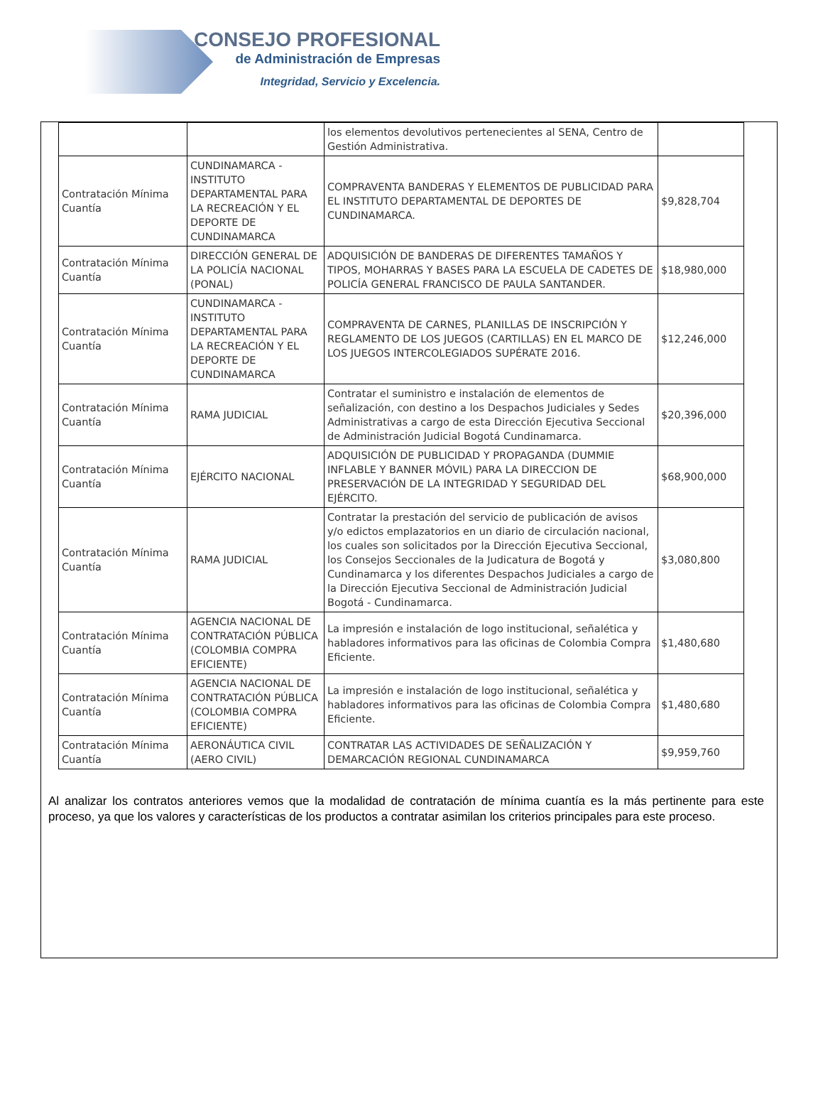CONSEJO PROFESIONAL
de Administración de Empresas
Integridad, Servicio y Excelencia.
| | | los elementos devolutivos pertenecientes al SENA, Centro de Gestión Administrativa. | |
| Contratación Mínima Cuantía | CUNDINAMARCA - INSTITUTO DEPARTAMENTAL PARA LA RECREACIÓN Y EL DEPORTE DE CUNDINAMARCA | COMPRAVENTA BANDERAS Y ELEMENTOS DE PUBLICIDAD PARA EL INSTITUTO DEPARTAMENTAL DE DEPORTES DE CUNDINAMARCA. | $9,828,704 |
| Contratación Mínima Cuantía | DIRECCIÓN GENERAL DE LA POLICÍA NACIONAL (PONAL) | ADQUISICIÓN DE BANDERAS DE DIFERENTES TAMAÑOS Y TIPOS, MOHARRAS Y BASES PARA LA ESCUELA DE CADETES DE POLICÍA GENERAL FRANCISCO DE PAULA SANTANDER. | $18,980,000 |
| Contratación Mínima Cuantía | CUNDINAMARCA - INSTITUTO DEPARTAMENTAL PARA LA RECREACIÓN Y EL DEPORTE DE CUNDINAMARCA | COMPRAVENTA DE CARNES, PLANILLAS DE INSCRIPCIÓN Y REGLAMENTO DE LOS JUEGOS (CARTILLAS) EN EL MARCO DE LOS JUEGOS INTERCOLEGIADOS SUPÉRATE 2016. | $12,246,000 |
| Contratación Mínima Cuantía | RAMA JUDICIAL | Contratar el suministro e instalación de elementos de señalización, con destino a los Despachos Judiciales y Sedes Administrativas a cargo de esta Dirección Ejecutiva Seccional de Administración Judicial Bogotá Cundinamarca. | $20,396,000 |
| Contratación Mínima Cuantía | EJÉRCITO NACIONAL | ADQUISICIÓN DE PUBLICIDAD Y PROPAGANDA (DUMMIE INFLABLE Y BANNER MÓVIL) PARA LA DIRECCION DE PRESERVACIÓN DE LA INTEGRIDAD Y SEGURIDAD DEL EJÉRCITO. | $68,900,000 |
| Contratación Mínima Cuantía | RAMA JUDICIAL | Contratar la prestación del servicio de publicación de avisos y/o edictos emplazatorios en un diario de circulación nacional, los cuales son solicitados por la Dirección Ejecutiva Seccional, los Consejos Seccionales de la Judicatura de Bogotá y Cundinamarca y los diferentes Despachos Judiciales a cargo de la Dirección Ejecutiva Seccional de Administración Judicial Bogotá - Cundinamarca. | $3,080,800 |
| Contratación Mínima Cuantía | AGENCIA NACIONAL DE CONTRATACIÓN PÚBLICA (COLOMBIA COMPRA EFICIENTE) | La impresión e instalación de logo institucional, señalética y habladores informativos para las oficinas de Colombia Compra Eficiente. | $1,480,680 |
| Contratación Mínima Cuantía | AGENCIA NACIONAL DE CONTRATACIÓN PÚBLICA (COLOMBIA COMPRA EFICIENTE) | La impresión e instalación de logo institucional, señalética y habladores informativos para las oficinas de Colombia Compra Eficiente. | $1,480,680 |
| Contratación Mínima Cuantía | AERONÁUTICA CIVIL (AERO CIVIL) | CONTRATAR LAS ACTIVIDADES DE SEÑALIZACIÓN Y DEMARCACIÓN REGIONAL CUNDINAMARCA | $9,959,760 |
Al analizar los contratos anteriores vemos que la modalidad de contratación de mínima cuantía es la más pertinente para este proceso, ya que los valores y características de los productos a contratar asimilan los criterios principales para este proceso.